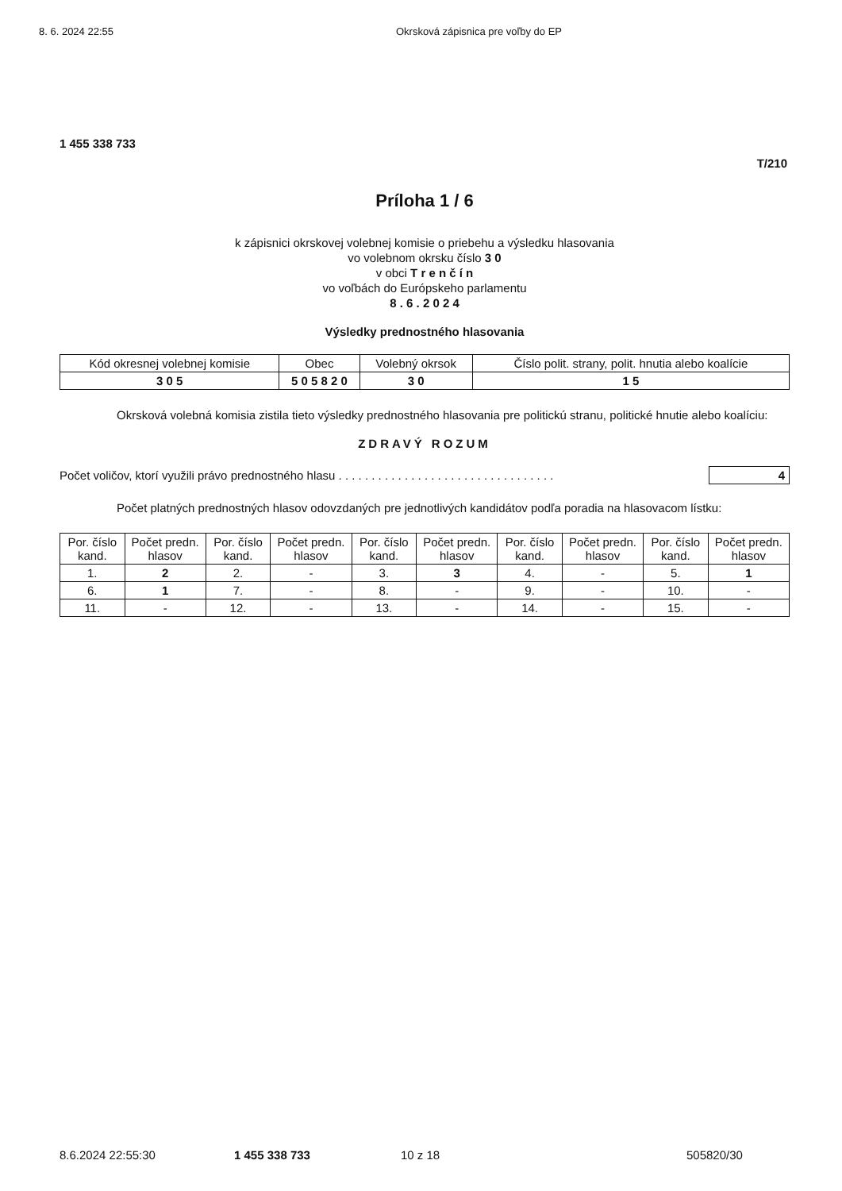8. 6. 2024 22:55 Okrsková zápisnica pre voľby do EP
1 455 338 733
T/210
Príloha 1 / 6
k zápisnici okrskovej volebnej komisie o priebehu a výsledku hlasovania
vo volebnom okrsku číslo 3 0
v obci T r e n č í n
vo voľbách do Európskeho parlamentu
8 . 6 . 2 0 2 4
Výsledky prednostného hlasovania
| Kód okresnej volebnej komisie | Obec | Volebný okrsok | Číslo polit. strany, polit. hnutia alebo koalície |
| --- | --- | --- | --- |
| 3 0 5 | 5 0 5 8 2 0 | 3 0 | 1 5 |
Okrsková volebná komisia zistila tieto výsledky prednostného hlasovania pre politickú stranu, politické hnutie alebo koalíciu:
ZDRAVÝ ROZUM
Počet voličov, ktorí využili právo prednostného hlasu . . . . . . . . . . . . . . . . . . . . . . . . . . . . . . . . . 4
Počet platných prednostných hlasov odovzdaných pre jednotlivých kandidátov podľa poradia na hlasovacom lístku:
| Por. číslo kand. | Počet predn. hlasov | Por. číslo kand. | Počet predn. hlasov | Por. číslo kand. | Počet predn. hlasov | Por. číslo kand. | Počet predn. hlasov | Por. číslo kand. | Počet predn. hlasov |
| --- | --- | --- | --- | --- | --- | --- | --- | --- | --- |
| 1. | 2 | 2. | - | 3. | 3 | 4. | - | 5. | 1 |
| 6. | 1 | 7. | - | 8. | - | 9. | - | 10. | - |
| 11. | - | 12. | - | 13. | - | 14. | - | 15. | - |
8.6.2024 22:55:30 1 455 338 733 10 z 18 505820/30